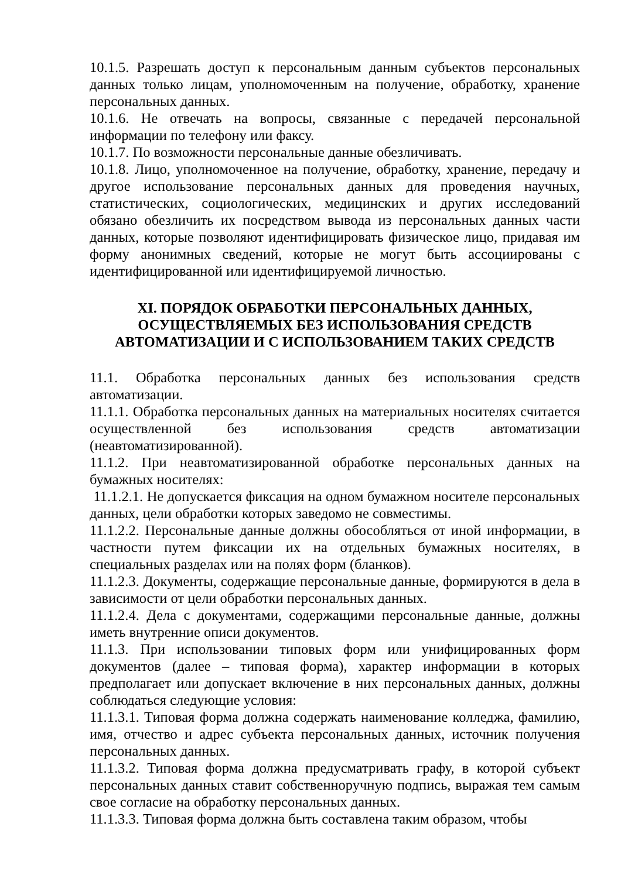10.1.5. Разрешать доступ к персональным данным субъектов персональных данных только лицам, уполномоченным на получение, обработку, хранение персональных данных.
10.1.6. Не отвечать на вопросы, связанные с передачей персональной информации по телефону или факсу.
10.1.7. По возможности персональные данные обезличивать.
10.1.8. Лицо, уполномоченное на получение, обработку, хранение, передачу и другое использование персональных данных для проведения научных, статистических, социологических, медицинских и других исследований обязано обезличить их посредством вывода из персональных данных части данных, которые позволяют идентифицировать физическое лицо, придавая им форму анонимных сведений, которые не могут быть ассоциированы с идентифицированной или идентифицируемой личностью.
XI. ПОРЯДОК ОБРАБОТКИ ПЕРСОНАЛЬНЫХ ДАННЫХ,
ОСУЩЕСТВЛЯЕМЫХ БЕЗ ИСПОЛЬЗОВАНИЯ СРЕДСТВ
АВТОМАТИЗАЦИИ И С ИСПОЛЬЗОВАНИЕМ ТАКИХ СРЕДСТВ
11.1. Обработка персональных данных без использования средств автоматизации.
11.1.1. Обработка персональных данных на материальных носителях считается осуществленной без использования средств автоматизации (неавтоматизированной).
11.1.2. При неавтоматизированной обработке персональных данных на бумажных носителях:
11.1.2.1. Не допускается фиксация на одном бумажном носителе персональных данных, цели обработки которых заведомо не совместимы.
11.1.2.2. Персональные данные должны обособляться от иной информации, в частности путем фиксации их на отдельных бумажных носителях, в специальных разделах или на полях форм (бланков).
11.1.2.3. Документы, содержащие персональные данные, формируются в дела в зависимости от цели обработки персональных данных.
11.1.2.4. Дела с документами, содержащими персональные данные, должны иметь внутренние описи документов.
11.1.3. При использовании типовых форм или унифицированных форм документов (далее – типовая форма), характер информации в которых предполагает или допускает включение в них персональных данных, должны соблюдаться следующие условия:
11.1.3.1. Типовая форма должна содержать наименование колледжа, фамилию, имя, отчество и адрес субъекта персональных данных, источник получения персональных данных.
11.1.3.2. Типовая форма должна предусматривать графу, в которой субъект персональных данных ставит собственноручную подпись, выражая тем самым свое согласие на обработку персональных данных.
11.1.3.3. Типовая форма должна быть составлена таким образом, чтобы